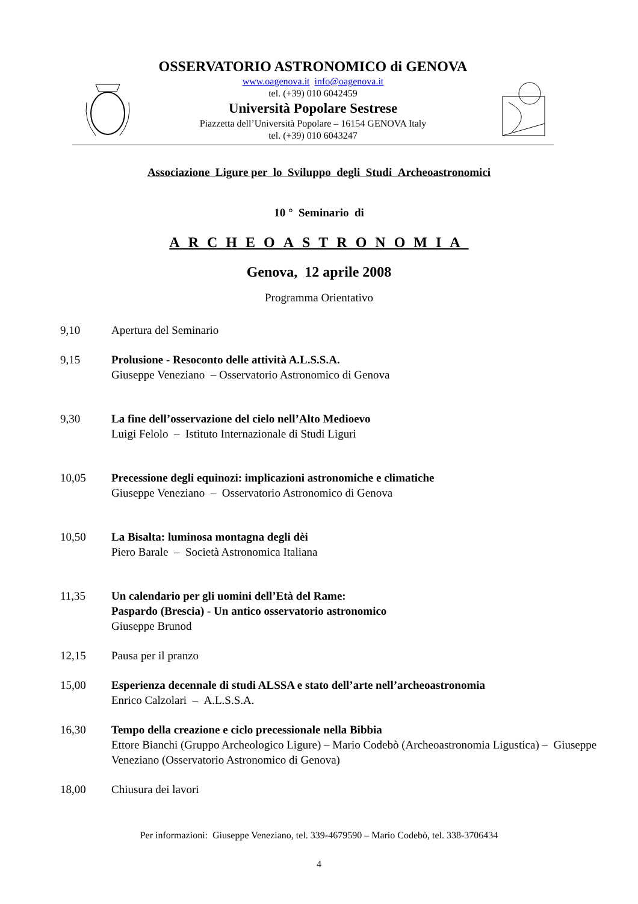OSSERVATORIO ASTRONOMICO di GENOVA
www.oagenova.it info@oagenova.it
tel. (+39) 010 6042459
Università Popolare Sestrese
Piazzetta dell’Università Popolare – 16154 GENOVA Italy
tel. (+39) 010 6043247
Associazione Ligure per lo Sviluppo degli Studi Archeoastronomici
10 ° Seminario di
ARCHEOASTRONOMIA
Genova, 12 aprile 2008
Programma Orientativo
9,10 Apertura del Seminario
9,15 Prolusione - Resoconto delle attività A.L.S.S.A.
Giuseppe Veneziano – Osservatorio Astronomico di Genova
9,30 La fine dell’osservazione del cielo nell’Alto Medioevo
Luigi Felolo – Istituto Internazionale di Studi Liguri
10,05 Precessione degli equinozi: implicazioni astronomiche e climatiche
Giuseppe Veneziano – Osservatorio Astronomico di Genova
10,50 La Bisalta: luminosa montagna degli dèi
Piero Barale – Società Astronomica Italiana
11,35 Un calendario per gli uomini dell’Età del Rame:
Paspardo (Brescia) - Un antico osservatorio astronomico
Giuseppe Brunod
12,15 Pausa per il pranzo
15,00 Esperienza decennale di studi ALSSA e stato dell’arte nell’archeoastronomia
Enrico Calzolari – A.L.S.S.A.
16,30 Tempo della creazione e ciclo precessionale nella Bibbia
Ettore Bianchi (Gruppo Archeologico Ligure) – Mario Codebò (Archeoastronomia Ligustica) – Giuseppe Veneziano (Osservatorio Astronomico di Genova)
18,00 Chiusura dei lavori
Per informazioni: Giuseppe Veneziano, tel. 339-4679590 – Mario Codebò, tel. 338-3706434
4